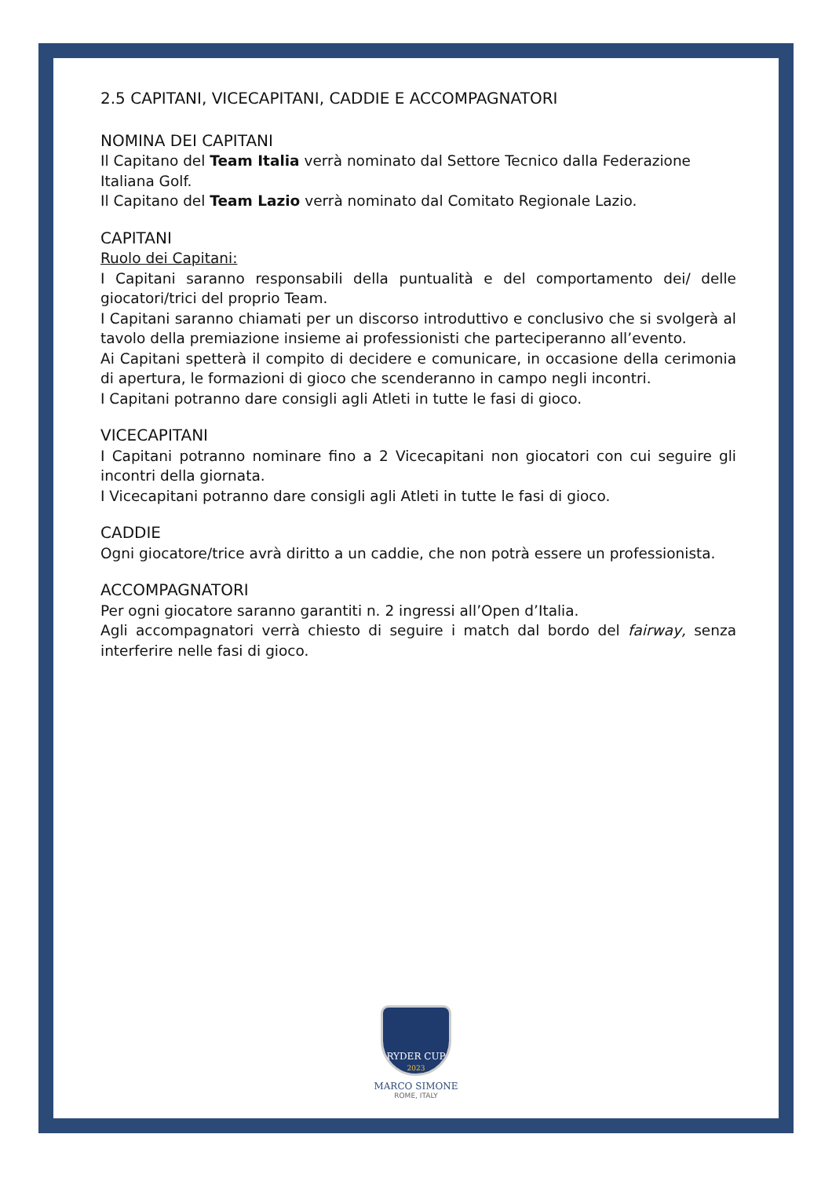2.5 CAPITANI, VICECAPITANI, CADDIE E ACCOMPAGNATORI
NOMINA DEI CAPITANI
Il Capitano del Team Italia verrà nominato dal Settore Tecnico dalla Federazione Italiana Golf.
Il Capitano del Team Lazio verrà nominato dal Comitato Regionale Lazio.
CAPITANI
Ruolo dei Capitani:
I Capitani saranno responsabili della puntualità e del comportamento dei/ delle giocatori/trici del proprio Team.
I Capitani saranno chiamati per un discorso introduttivo e conclusivo che si svolgerà al tavolo della premiazione insieme ai professionisti che parteciperanno all’evento.
Ai Capitani spetterà il compito di decidere e comunicare, in occasione della cerimonia di apertura, le formazioni di gioco che scenderanno in campo negli incontri.
I Capitani potranno dare consigli agli Atleti in tutte le fasi di gioco.
VICECAPITANI
I Capitani potranno nominare fino a 2 Vicecapitani non giocatori con cui seguire gli incontri della giornata.
I Vicecapitani potranno dare consigli agli Atleti in tutte le fasi di gioco.
CADDIE
Ogni giocatore/trice avrà diritto a un caddie, che non potrà essere un professionista.
ACCOMPAGNATORI
Per ogni giocatore saranno garantiti n. 2 ingressi all’Open d’Italia.
Agli accompagnatori verrà chiesto di seguire i match dal bordo del fairway, senza interferire nelle fasi di gioco.
RYDER CUP
2023
MARCO SIMONE
ROME, ITALY